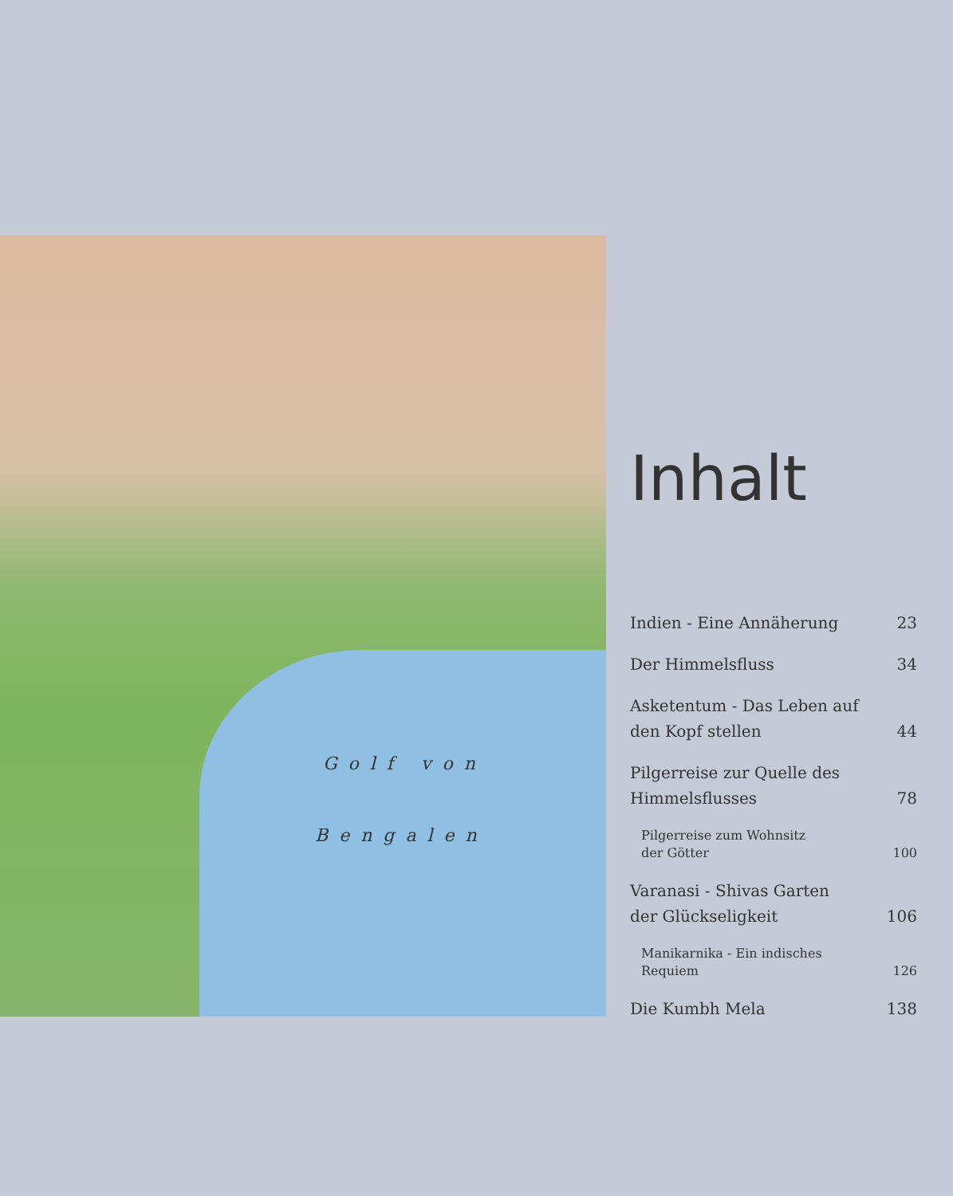Golf von
Bengalen
Inhalt
Indien - Eine Annäherung 23
Der Himmelsfluss 34
Asketentum - Das Leben auf
den Kopf stellen 44
Pilgerreise zur Quelle des
Himmelsflusses 78
Pilgerreise zum Wohnsitz
der Götter 100
Varanasi - Shivas Garten
der Glückseligkeit 106
Manikarnika - Ein indisches
Requiem 126
Die Kumbh Mela 138